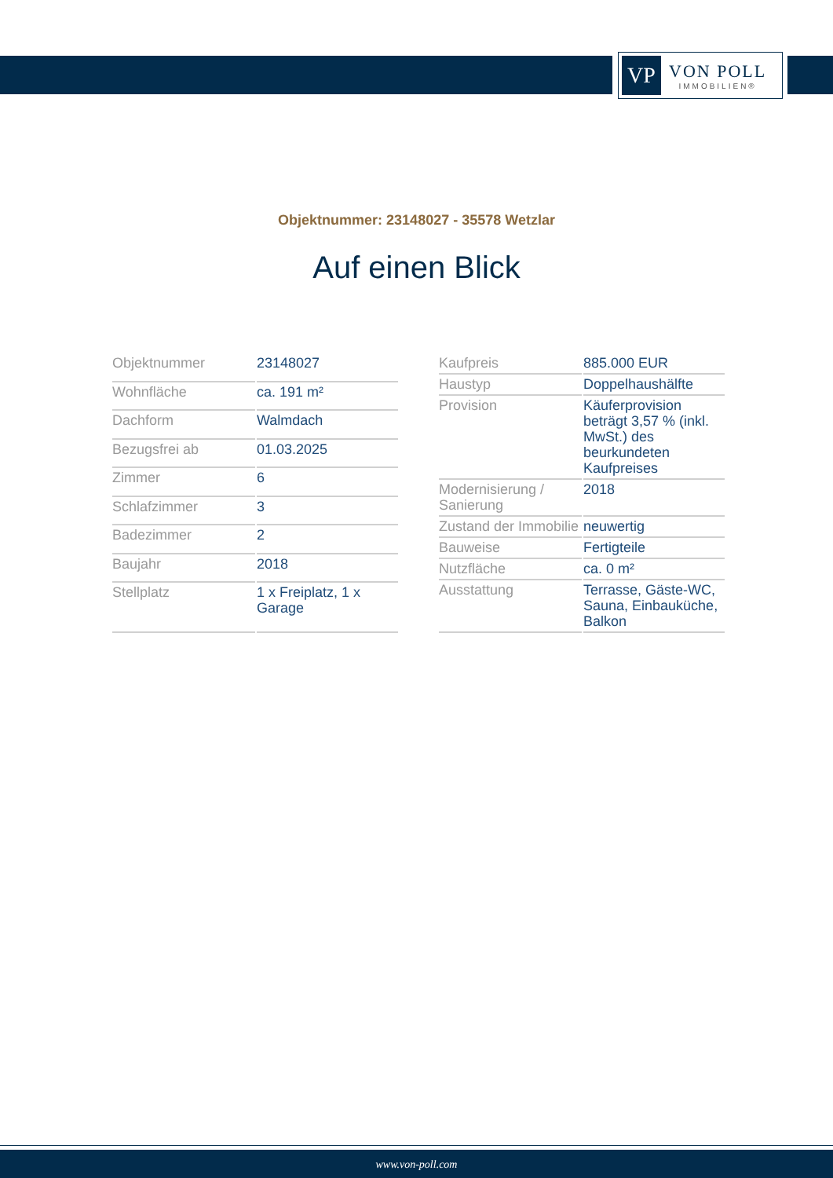VP
VON POLL
IMMOBILIEN®
Objektnummer: 23148027 - 35578 Wetzlar
Auf einen Blick
| Objektnummer | 23148027 |
| Wohnfläche | ca. 191 m² |
| Dachform | Walmdach |
| Bezugsfrei ab | 01.03.2025 |
| Zimmer | 6 |
| Schlafzimmer | 3 |
| Badezimmer | 2 |
| Baujahr | 2018 |
| Stellplatz | 1 x Freiplatz, 1 x Garage |
| Kaufpreis | 885.000 EUR |
| Haustyp | Doppelhaushälfte |
| Provision | Käuferprovision beträgt 3,57 % (inkl. MwSt.) des beurkundeten Kaufpreises |
| Modernisierung / Sanierung | 2018 |
| Zustand der Immobilie | neuwertig |
| Bauweise | Fertigteile |
| Nutzfläche | ca. 0 m² |
| Ausstattung | Terrasse, Gäste-WC, Sauna, Einbauküche, Balkon |
www.von-poll.com